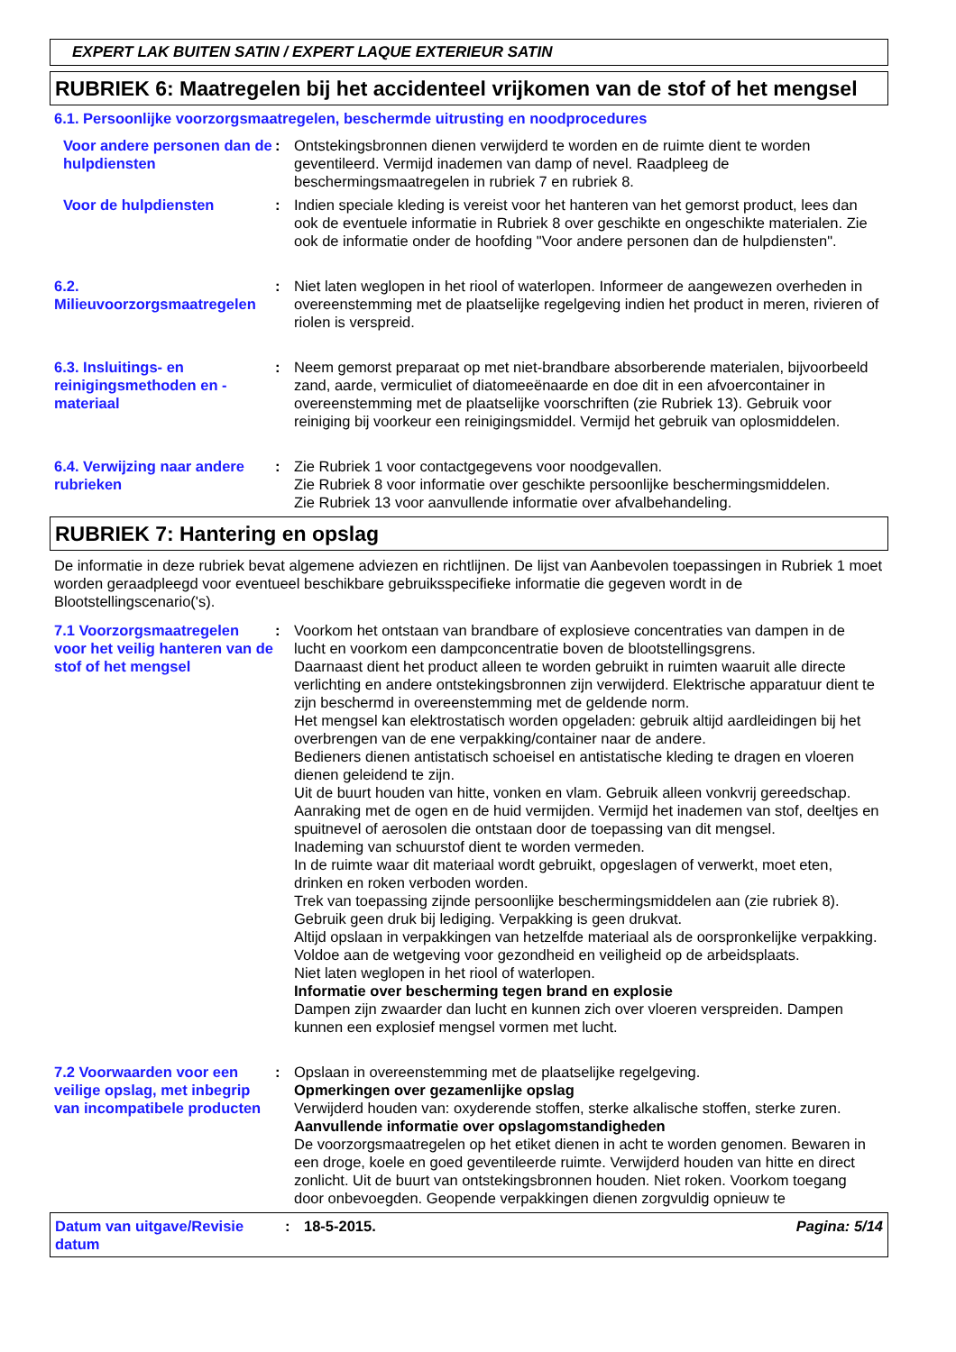EXPERT LAK BUITEN SATIN / EXPERT LAQUE EXTERIEUR SATIN
RUBRIEK 6: Maatregelen bij het accidenteel vrijkomen van de stof of het mengsel
6.1. Persoonlijke voorzorgsmaatregelen, beschermde uitrusting en noodprocedures
Voor andere personen dan de hulpdiensten
: Ontstekingsbronnen dienen verwijderd te worden en de ruimte dient te worden geventileerd. Vermijd inademen van damp of nevel. Raadpleeg de beschermingsmaatregelen in rubriek 7 en rubriek 8.
Voor de hulpdiensten : Indien speciale kleding is vereist voor het hanteren van het gemorst product, lees dan ook de eventuele informatie in Rubriek 8 over geschikte en ongeschikte materialen. Zie ook de informatie onder de hoofding "Voor andere personen dan de hulpdiensten".
6.2. Milieuvoorzorgsmaatregelen
: Niet laten weglopen in het riool of waterlopen. Informeer de aangewezen overheden in overeenstemming met de plaatselijke regelgeving indien het product in meren, rivieren of riolen is verspreid.
6.3. Insluitings- en reinigingsmethoden en -materiaal
: Neem gemorst preparaat op met niet-brandbare absorberende materialen, bijvoorbeeld zand, aarde, vermiculiet of diatomeeënaarde en doe dit in een afvoercontainer in overeenstemming met de plaatselijke voorschriften (zie Rubriek 13). Gebruik voor reiniging bij voorkeur een reinigingsmiddel. Vermijd het gebruik van oplosmiddelen.
6.4. Verwijzing naar andere rubrieken
: Zie Rubriek 1 voor contactgegevens voor noodgevallen.
Zie Rubriek 8 voor informatie over geschikte persoonlijke beschermingsmiddelen.
Zie Rubriek 13 voor aanvullende informatie over afvalbehandeling.
RUBRIEK 7: Hantering en opslag
De informatie in deze rubriek bevat algemene adviezen en richtlijnen. De lijst van Aanbevolen toepassingen in Rubriek 1 moet worden geraadpleegd voor eventueel beschikbare gebruiksspecifieke informatie die gegeven wordt in de Blootstellingscenario('s).
7.1 Voorzorgsmaatregelen voor het veilig hanteren van de stof of het mengsel
: Voorkom het ontstaan van brandbare of explosieve concentraties van dampen in de lucht en voorkom een dampconcentratie boven de blootstellingsgrens.
Daarnaast dient het product alleen te worden gebruikt in ruimten waaruit alle directe verlichting en andere ontstekingsbronnen zijn verwijderd. Elektrische apparatuur dient te zijn beschermd in overeenstemming met de geldende norm.
Het mengsel kan elektrostatisch worden opgeladen: gebruik altijd aardleidingen bij het overbrengen van de ene verpakking/container naar de andere.
Bedieners dienen antistatisch schoeisel en antistatische kleding te dragen en vloeren dienen geleidend te zijn.
Uit de buurt houden van hitte, vonken en vlam. Gebruik alleen vonkvrij gereedschap.
Aanraking met de ogen en de huid vermijden. Vermijd het inademen van stof, deeltjes en spuitnevel of aerosolen die ontstaan door de toepassing van dit mengsel.
Inademing van schuurstof dient te worden vermeden.
In de ruimte waar dit materiaal wordt gebruikt, opgeslagen of verwerkt, moet eten, drinken en roken verboden worden.
Trek van toepassing zijnde persoonlijke beschermingsmiddelen aan (zie rubriek 8).
Gebruik geen druk bij lediging. Verpakking is geen drukvat.
Altijd opslaan in verpakkingen van hetzelfde materiaal als de oorspronkelijke verpakking.
Voldoe aan de wetgeving voor gezondheid en veiligheid op de arbeidsplaats.
Niet laten weglopen in het riool of waterlopen.
Informatie over bescherming tegen brand en explosie
Dampen zijn zwaarder dan lucht en kunnen zich over vloeren verspreiden. Dampen kunnen een explosief mengsel vormen met lucht.
7.2 Voorwaarden voor een veilige opslag, met inbegrip van incompatibele producten
: Opslaan in overeenstemming met de plaatselijke regelgeving.
Opmerkingen over gezamenlijke opslag
Verwijderd houden van: oxyderende stoffen, sterke alkalische stoffen, sterke zuren.
Aanvullende informatie over opslagomstandigheden
De voorzorgsmaatregelen op het etiket dienen in acht te worden genomen. Bewaren in een droge, koele en goed geventileerde ruimte. Verwijderd houden van hitte en direct zonlicht. Uit de buurt van ontstekingsbronnen houden. Niet roken. Voorkom toegang door onbevoegden. Geopende verpakkingen dienen zorgvuldig opnieuw te
Datum van uitgave/Revisie datum
: 18-5-2015. Pagina: 5/14